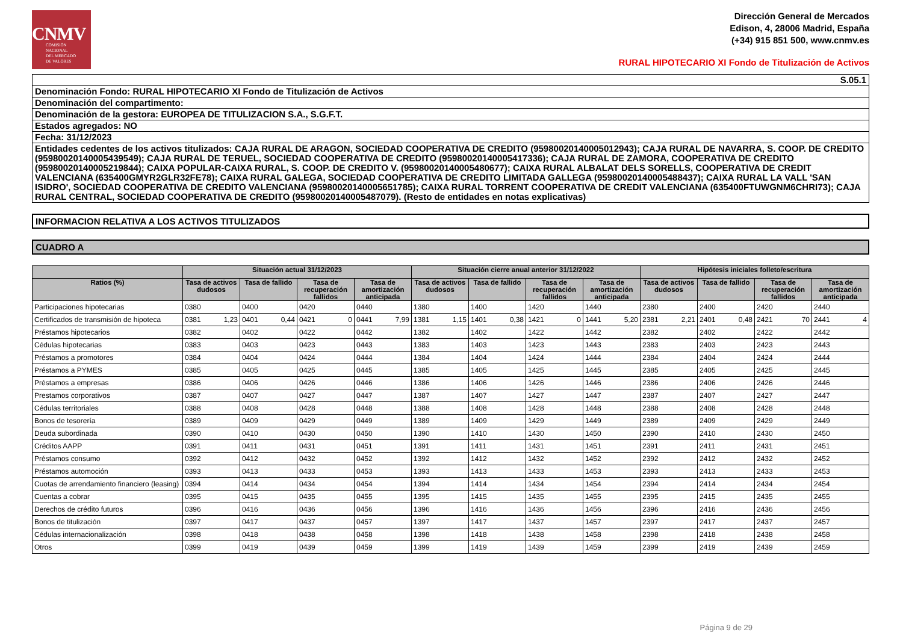CNMV
COMISIÓN
NACIONAL
DEL MERCADO
DE VALORES
Dirección General de Mercados
Edison, 4, 28006 Madrid, España
(+34) 915 851 500, www.cnmv.es
RURAL HIPOTECARIO XI Fondo de Titulización de Activos
| S.05.1 |
| Denominación Fondo: RURAL HIPOTECARIO XI Fondo de Titulización de Activos |
| Denominación del compartimento: |
| Denominación de la gestora: EUROPEA DE TITULIZACION S.A., S.G.F.T. |
| Estados agregados: NO |
| Fecha: 31/12/2023 |
| Entidades cedentes de los activos titulizados: CAJA RURAL DE ARAGON, SOCIEDAD COOPERATIVA DE CREDITO (95980020140005012943); CAJA RURAL DE NAVARRA, S. COOP. DE CREDITO (95980020140005439549); CAJA RURAL DE TERUEL, SOCIEDAD COOPERATIVA DE CREDITO (95980020140005417336); CAJA RURAL DE ZAMORA, COOPERATIVA DE CREDITO (95980020140005219844); CAIXA POPULAR-CAIXA RURAL, S. COOP. DE CREDITO V. (95980020140005480677); CAIXA RURAL ALBALAT DELS SORELLS, COOPERATIVA DE CREDIT VALENCIANA (635400GMYR2GLR32FE78); CAIXA RURAL GALEGA, SOCIEDAD COOPERATIVA DE CREDITO LIMITADA GALLEGA (95980020140005488437); CAIXA RURAL LA VALL 'SAN ISIDRO', SOCIEDAD COOPERATIVA DE CREDITO VALENCIANA (95980020140005651785); CAIXA RURAL TORRENT COOPERATIVA DE CREDIT VALENCIANA (635400FTUWGNM6CHRI73); CAJA RURAL CENTRAL, SOCIEDAD COOPERATIVA DE CREDITO (95980020140005487079). (Resto de entidades en notas explicativas) |
INFORMACION RELATIVA A LOS ACTIVOS TITULIZADOS
CUADRO A
| | Situación actual 31/12/2023 | | | | | | | | Situación cierre anual anterior 31/12/2022 | | | | | | | | Hipótesis iniciales folleto/escritura | | | | | | | |
| --- | --- | --- | --- | --- | --- | --- | --- | --- | --- | --- | --- | --- | --- | --- | --- | --- | --- | --- | --- | --- | --- | --- | --- | --- |
| Ratios (%) | Tasa de activos dudosos | | Tasa de fallido | | Tasa de recuperación fallidos | | Tasa de amortización anticipada | | Tasa de activos dudosos | | Tasa de fallido | | Tasa de recuperación fallidos | | Tasa de amortización anticipada | | Tasa de activos dudosos | | Tasa de fallido | | Tasa de recuperación fallidos | | Tasa de amortización anticipada | |
| Participaciones hipotecarias | 0380 | | 0400 | | 0420 | | 0440 | | 1380 | | 1400 | | 1420 | | 1440 | | 2380 | | 2400 | | 2420 | | 2440 | |
| Certificados de transmisión de hipoteca | 0381 | 1,23 | 0401 | 0,44 | 0421 | 0 | 0441 | 7,99 | 1381 | 1,15 | 1401 | 0,38 | 1421 | 0 | 1441 | 5,20 | 2381 | 2,21 | 2401 | 0,48 | 2421 | 70 | 2441 | 4 |
| Préstamos hipotecarios | 0382 | | 0402 | | 0422 | | 0442 | | 1382 | | 1402 | | 1422 | | 1442 | | 2382 | | 2402 | | 2422 | | 2442 | |
| Cédulas hipotecarias | 0383 | | 0403 | | 0423 | | 0443 | | 1383 | | 1403 | | 1423 | | 1443 | | 2383 | | 2403 | | 2423 | | 2443 | |
| Préstamos a promotores | 0384 | | 0404 | | 0424 | | 0444 | | 1384 | | 1404 | | 1424 | | 1444 | | 2384 | | 2404 | | 2424 | | 2444 | |
| Préstamos a PYMES | 0385 | | 0405 | | 0425 | | 0445 | | 1385 | | 1405 | | 1425 | | 1445 | | 2385 | | 2405 | | 2425 | | 2445 | |
| Préstamos a empresas | 0386 | | 0406 | | 0426 | | 0446 | | 1386 | | 1406 | | 1426 | | 1446 | | 2386 | | 2406 | | 2426 | | 2446 | |
| Prestamos corporativos | 0387 | | 0407 | | 0427 | | 0447 | | 1387 | | 1407 | | 1427 | | 1447 | | 2387 | | 2407 | | 2427 | | 2447 | |
| Cédulas territoriales | 0388 | | 0408 | | 0428 | | 0448 | | 1388 | | 1408 | | 1428 | | 1448 | | 2388 | | 2408 | | 2428 | | 2448 | |
| Bonos de tesorería | 0389 | | 0409 | | 0429 | | 0449 | | 1389 | | 1409 | | 1429 | | 1449 | | 2389 | | 2409 | | 2429 | | 2449 | |
| Deuda subordinada | 0390 | | 0410 | | 0430 | | 0450 | | 1390 | | 1410 | | 1430 | | 1450 | | 2390 | | 2410 | | 2430 | | 2450 | |
| Créditos AAPP | 0391 | | 0411 | | 0431 | | 0451 | | 1391 | | 1411 | | 1431 | | 1451 | | 2391 | | 2411 | | 2431 | | 2451 | |
| Préstamos consumo | 0392 | | 0412 | | 0432 | | 0452 | | 1392 | | 1412 | | 1432 | | 1452 | | 2392 | | 2412 | | 2432 | | 2452 | |
| Préstamos automoción | 0393 | | 0413 | | 0433 | | 0453 | | 1393 | | 1413 | | 1433 | | 1453 | | 2393 | | 2413 | | 2433 | | 2453 | |
| Cuotas de arrendamiento financiero (leasing) | 0394 | | 0414 | | 0434 | | 0454 | | 1394 | | 1414 | | 1434 | | 1454 | | 2394 | | 2414 | | 2434 | | 2454 | |
| Cuentas a cobrar | 0395 | | 0415 | | 0435 | | 0455 | | 1395 | | 1415 | | 1435 | | 1455 | | 2395 | | 2415 | | 2435 | | 2455 | |
| Derechos de crédito futuros | 0396 | | 0416 | | 0436 | | 0456 | | 1396 | | 1416 | | 1436 | | 1456 | | 2396 | | 2416 | | 2436 | | 2456 | |
| Bonos de titulización | 0397 | | 0417 | | 0437 | | 0457 | | 1397 | | 1417 | | 1437 | | 1457 | | 2397 | | 2417 | | 2437 | | 2457 | |
| Cédulas internacionalización | 0398 | | 0418 | | 0438 | | 0458 | | 1398 | | 1418 | | 1438 | | 1458 | | 2398 | | 2418 | | 2438 | | 2458 | |
| Otros | 0399 | | 0419 | | 0439 | | 0459 | | 1399 | | 1419 | | 1439 | | 1459 | | 2399 | | 2419 | | 2439 | | 2459 | |
Página 9 de 29